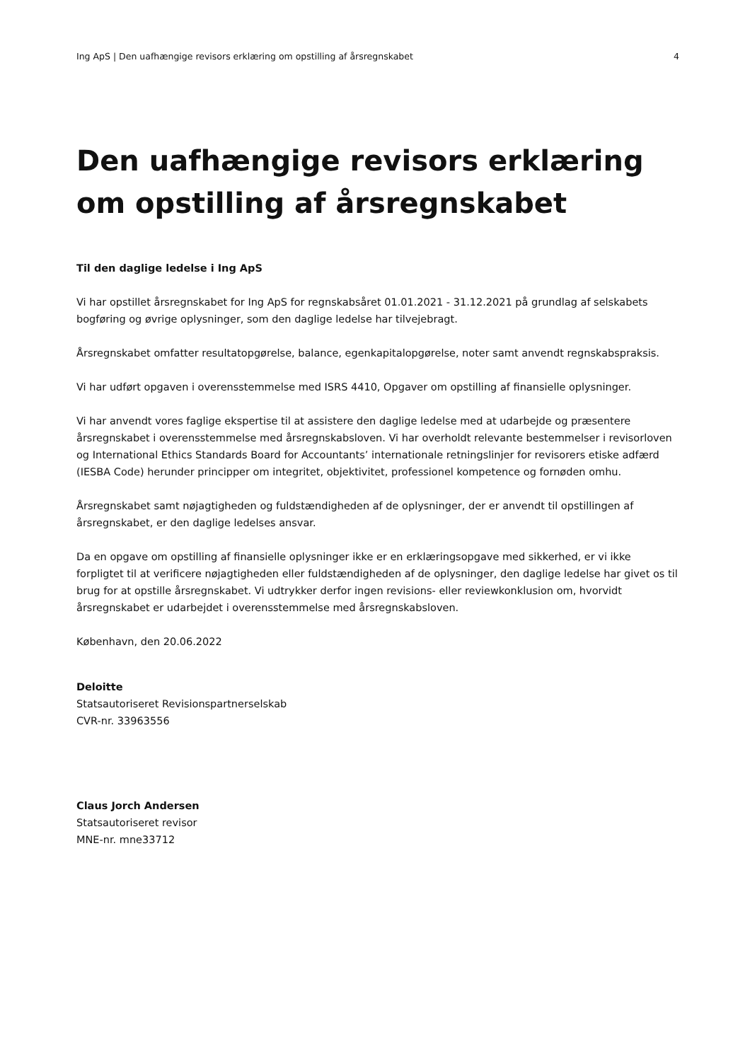Ing ApS | Den uafhængige revisors erklæring om opstilling af årsregnskabet 4
Den uafhængige revisors erklæring om opstilling af årsregnskabet
Til den daglige ledelse i Ing ApS
Vi har opstillet årsregnskabet for Ing ApS for regnskabsåret 01.01.2021 - 31.12.2021 på grundlag af selskabets bogføring og øvrige oplysninger, som den daglige ledelse har tilvejebragt.
Årsregnskabet omfatter resultatopgørelse, balance, egenkapitalopgørelse, noter samt anvendt regnskabspraksis.
Vi har udført opgaven i overensstemmelse med ISRS 4410, Opgaver om opstilling af finansielle oplysninger.
Vi har anvendt vores faglige ekspertise til at assistere den daglige ledelse med at udarbejde og præsentere årsregnskabet i overensstemmelse med årsregnskabsloven. Vi har overholdt relevante bestemmelser i revisorloven og International Ethics Standards Board for Accountants’ internationale retningslinjer for revisorers etiske adfærd (IESBA Code) herunder principper om integritet, objektivitet, professionel kompetence og fornøden omhu.
Årsregnskabet samt nøjagtigheden og fuldstændigheden af de oplysninger, der er anvendt til opstillingen af årsregnskabet, er den daglige ledelses ansvar.
Da en opgave om opstilling af finansielle oplysninger ikke er en erklæringsopgave med sikkerhed, er vi ikke forpligtet til at verificere nøjagtigheden eller fuldstændigheden af de oplysninger, den daglige ledelse har givet os til brug for at opstille årsregnskabet. Vi udtrykker derfor ingen revisions- eller reviewkonklusion om, hvorvidt årsregnskabet er udarbejdet i overensstemmelse med årsregnskabsloven.
København, den 20.06.2022
Deloitte
Statsautoriseret Revisionspartnerselskab
CVR-nr. 33963556
Claus Jorch Andersen
Statsautoriseret revisor
MNE-nr. mne33712